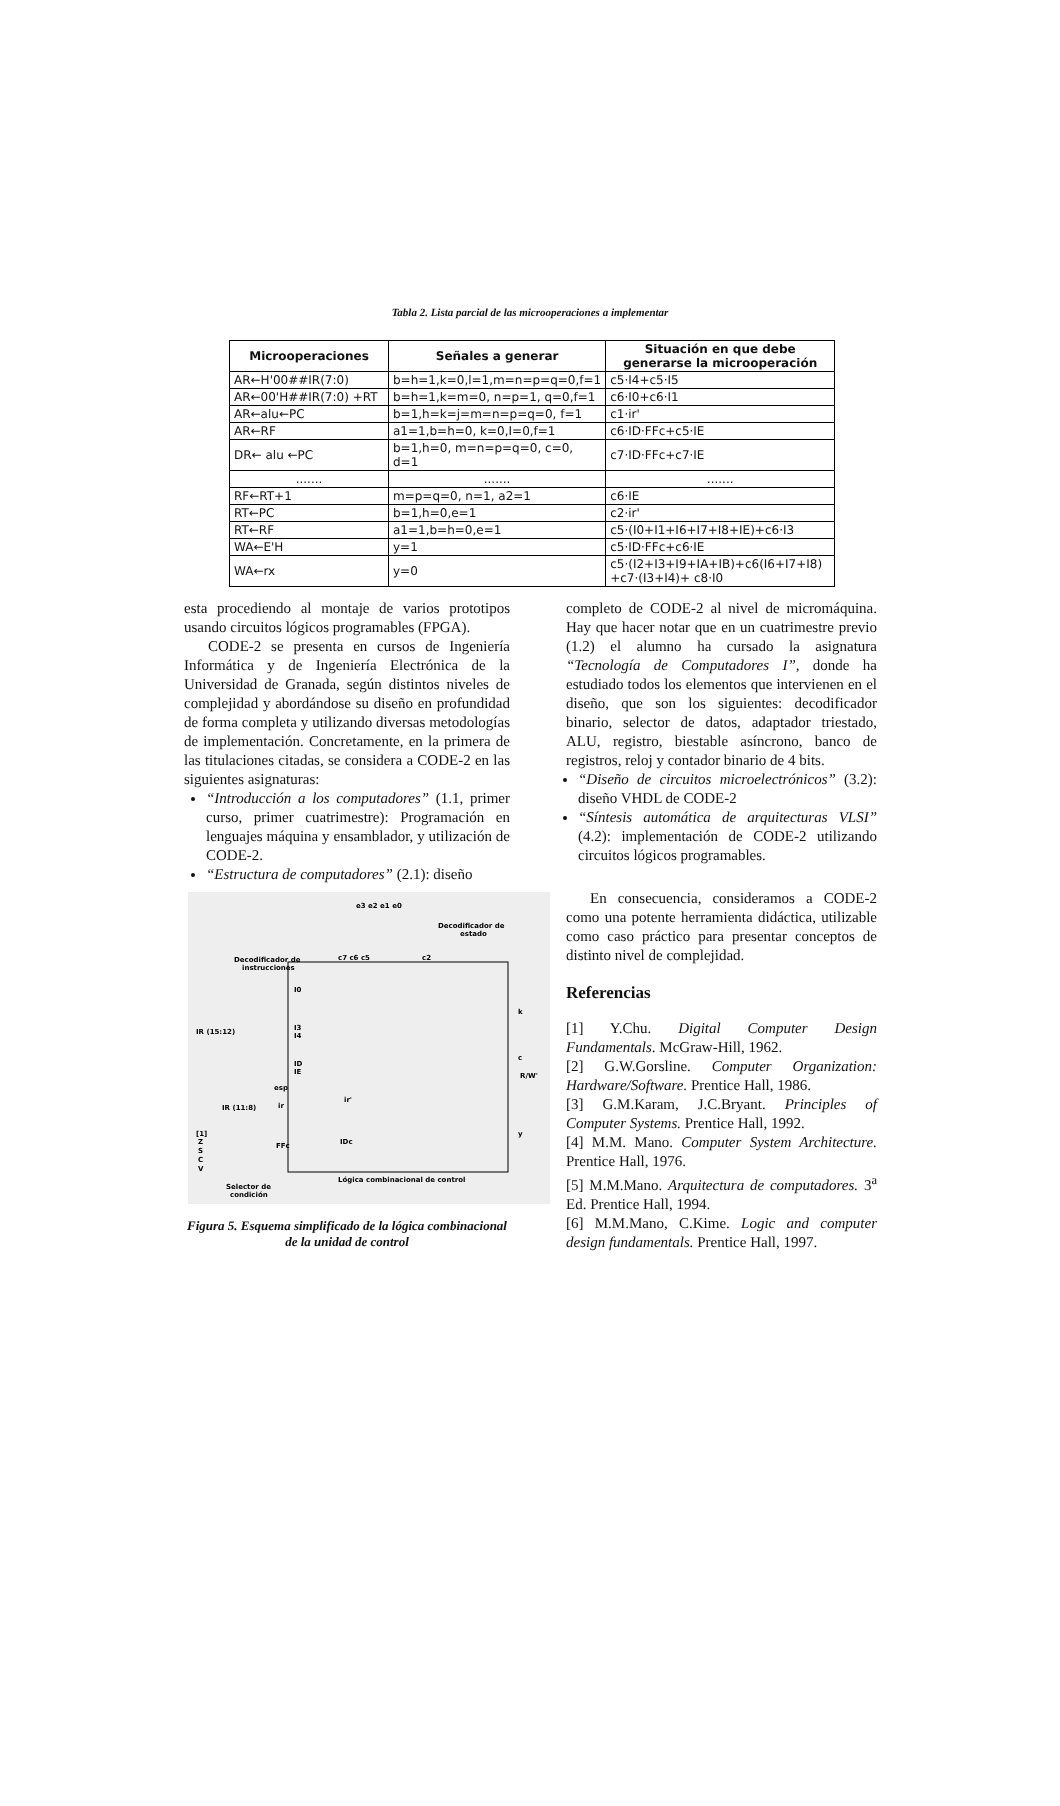Tabla 2. Lista parcial de las microoperaciones a implementar
| Microoperaciones | Señales a generar | Situación en que debe generarse la microoperación |
| --- | --- | --- |
| AR←H'00##IR(7:0) | b=h=1,k=0,l=1,m=n=p=q=0,f=1 | c5·I4+c5·I5 |
| AR←00'H##IR(7:0) +RT | b=h=1,k=m=0, n=p=1, q=0,f=1 | c6·I0+c6·I1 |
| AR←alu←PC | b=1,h=k=j=m=n=p=q=0, f=1 | c1·ir' |
| AR←RF | a1=1,b=h=0, k=0,I=0,f=1 | c6·ID·FFc+c5·IE |
| DR← alu ←PC | b=1,h=0, m=n=p=q=0, c=0, d=1 | c7·ID·FFc+c7·IE |
| ....... | ....... | ....... |
| RF←RT+1 | m=p=q=0, n=1, a2=1 | c6·IE |
| RT←PC | b=1,h=0,e=1 | c2·ir' |
| RT←RF | a1=1,b=h=0,e=1 | c5·(I0+I1+I6+I7+I8+IE)+c6·I3 |
| WA←E'H | y=1 | c5·ID·FFc+c6·IE |
| WA←rx | y=0 | c5·(I2+I3+I9+IA+IB)+c6(I6+I7+I8) +c7·(I3+I4)+ c8·I0 |
esta procediendo al montaje de varios prototipos usando circuitos lógicos programables (FPGA).
CODE-2 se presenta en cursos de Ingeniería Informática y de Ingeniería Electrónica de la Universidad de Granada, según distintos niveles de complejidad y abordándose su diseño en profundidad de forma completa y utilizando diversas metodologías de implementación. Concretamente, en la primera de las titulaciones citadas, se considera a CODE-2 en las siguientes asignaturas:
“Introducción a los computadores” (1.1, primer curso, primer cuatrimestre): Programación en lenguajes máquina y ensamblador, y utilización de CODE-2.
“Estructura de computadores” (2.1): diseño
e3 e2 e1 e0
Decodificador de
estado
c7 c6 c5
c2
Decodificador de
instrucciones
IR (15:12)
I0
I3
I4
ID
IE
esp
ir
ir'
IR (11:8)
[1]
Z
S
C
V
FFc
IDc
k
c
R/W'
y
Lógica combinacional de control
Selector de
condición
Figura 5. Esquema simplificado de la lógica combinacional de la unidad de control
completo de CODE-2 al nivel de micromáquina. Hay que hacer notar que en un cuatrimestre previo (1.2) el alumno ha cursado la asignatura “Tecnología de Computadores I”, donde ha estudiado todos los elementos que intervienen en el diseño, que son los siguientes: decodificador binario, selector de datos, adaptador triestado, ALU, registro, biestable asíncrono, banco de registros, reloj y contador binario de 4 bits.
“Diseño de circuitos microelectrónicos” (3.2): diseño VHDL de CODE-2
“Síntesis automática de arquitecturas VLSI” (4.2): implementación de CODE-2 utilizando circuitos lógicos programables.
En consecuencia, consideramos a CODE-2 como una potente herramienta didáctica, utilizable como caso práctico para presentar conceptos de distinto nivel de complejidad.
Referencias
[1] Y.Chu. Digital Computer Design Fundamentals. McGraw-Hill, 1962.
[2] G.W.Gorsline. Computer Organization: Hardware/Software. Prentice Hall, 1986.
[3] G.M.Karam, J.C.Bryant. Principles of Computer Systems. Prentice Hall, 1992.
[4] M.M. Mano. Computer System Architecture. Prentice Hall, 1976.
[5] M.M.Mano. Arquitectura de computadores. 3<sup>a</sup> Ed. Prentice Hall, 1994.
[6] M.M.Mano, C.Kime. Logic and computer design fundamentals. Prentice Hall, 1997.